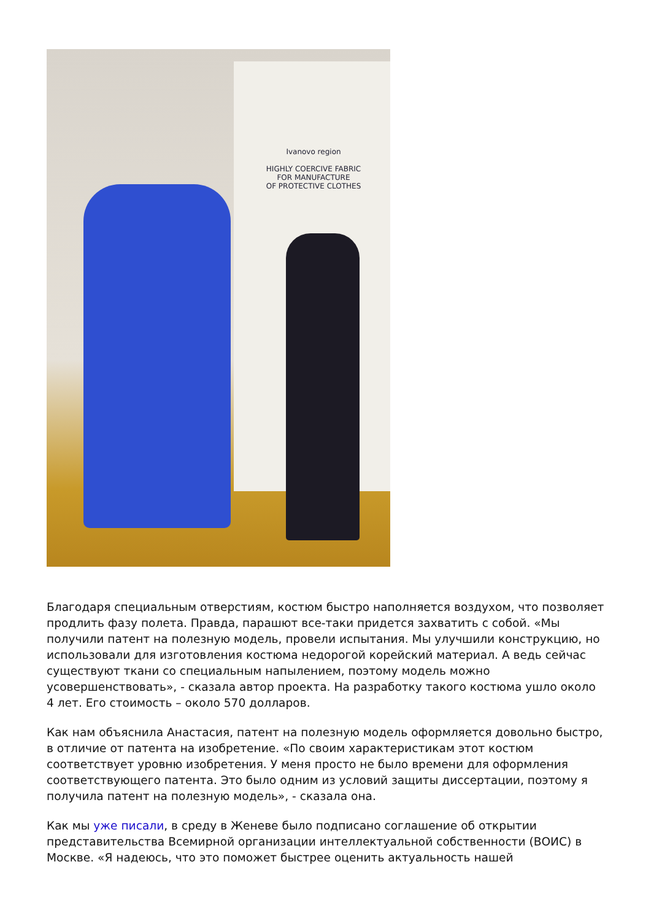Ivanovo region
HIGHLY COERCIVE FABRIC
FOR MANUFACTURE
OF PROTECTIVE CLOTHES
Благодаря специальным отверстиям, костюм быстро наполняется воздухом, что позволяет продлить фазу полета. Правда, парашют все-таки придется захватить с собой. «Мы получили патент на полезную модель, провели испытания. Мы улучшили конструкцию, но использовали для изготовления костюма недорогой корейский материал. А ведь сейчас существуют ткани со специальным напылением, поэтому модель можно усовершенствовать», - сказала автор проекта. На разработку такого костюма ушло около 4 лет. Его стоимость – около 570 долларов.
Как нам объяснила Анастасия, патент на полезную модель оформляется довольно быстро, в отличие от патента на изобретение. «По своим характеристикам этот костюм соответствует уровню изобретения. У меня просто не было времени для оформления соответствующего патента. Это было одним из условий защиты диссертации, поэтому я получила патент на полезную модель», - сказала она.
Как мы уже писали, в среду в Женеве было подписано соглашение об открытии представительства Всемирной организации интеллектуальной собственности (ВОИС) в Москве. «Я надеюсь, что это поможет быстрее оценить актуальность нашей